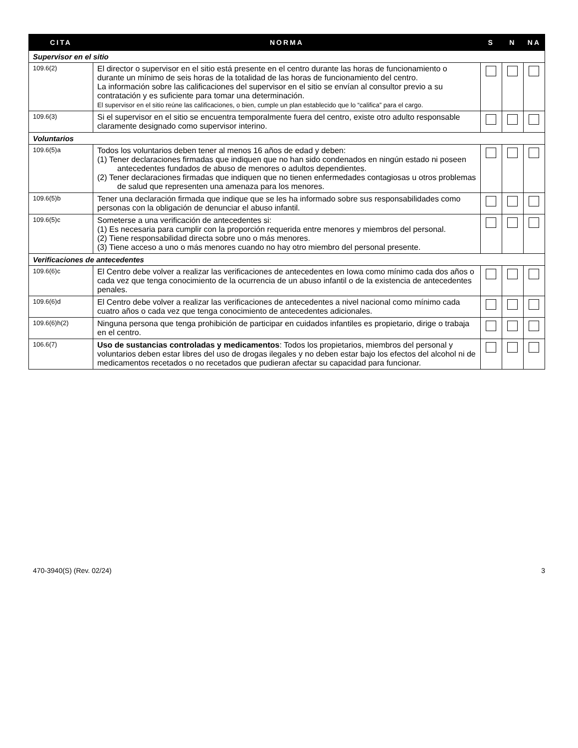| CITA | NORMA | S | N | NA |
| --- | --- | --- | --- | --- |
| Supervisor en el sitio | | | | |
| 109.6(2) | El director o supervisor en el sitio está presente en el centro durante las horas de funcionamiento o durante un mínimo de seis horas de la totalidad de las horas de funcionamiento del centro. La información sobre las calificaciones del supervisor en el sitio se envían al consultor previo a su contratación y es suficiente para tomar una determinación. El supervisor en el sitio reúne las calificaciones, o bien, cumple un plan establecido que lo “califica” para el cargo. | | | |
| 109.6(3) | Si el supervisor en el sitio se encuentra temporalmente fuera del centro, existe otro adulto responsable claramente designado como supervisor interino. | | | |
| Voluntarios | | | | |
| 109.6(5)a | Todos los voluntarios deben tener al menos 16 años de edad y deben: (1) Tener declaraciones firmadas que indiquen que no han sido condenados en ningún estado ni poseen antecedentes fundados de abuso de menores o adultos dependientes. (2) Tener declaraciones firmadas que indiquen que no tienen enfermedades contagiosas u otros problemas de salud que representen una amenaza para los menores. | | | |
| 109.6(5)b | Tener una declaración firmada que indique que se les ha informado sobre sus responsabilidades como personas con la obligación de denunciar el abuso infantil. | | | |
| 109.6(5)c | Someterse a una verificación de antecedentes si: (1) Es necesaria para cumplir con la proporción requerida entre menores y miembros del personal. (2) Tiene responsabilidad directa sobre uno o más menores. (3) Tiene acceso a uno o más menores cuando no hay otro miembro del personal presente. | | | |
| Verificaciones de antecedentes | | | | |
| 109.6(6)c | El Centro debe volver a realizar las verificaciones de antecedentes en Iowa como mínimo cada dos años o cada vez que tenga conocimiento de la ocurrencia de un abuso infantil o de la existencia de antecedentes penales. | | | |
| 109.6(6)d | El Centro debe volver a realizar las verificaciones de antecedentes a nivel nacional como mínimo cada cuatro años o cada vez que tenga conocimiento de antecedentes adicionales. | | | |
| 109.6(6)h(2) | Ninguna persona que tenga prohibición de participar en cuidados infantiles es propietario, dirige o trabaja en el centro. | | | |
| 106.6(7) | Uso de sustancias controladas y medicamentos : Todos los propietarios, miembros del personal y voluntarios deben estar libres del uso de drogas ilegales y no deben estar bajo los efectos del alcohol ni de medicamentos recetados o no recetados que pudieran afectar su capacidad para funcionar. | | | |
470-3940(S) (Rev. 02/24) 3